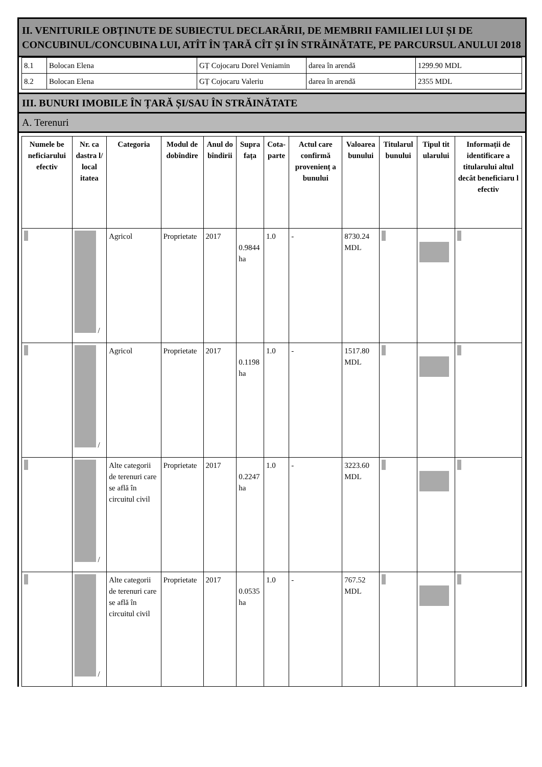II. VENITURILE OBȚINUTE DE SUBIECTUL DECLARĂRII, DE MEMBRII FAMILIEI LUI ȘI DE CONCUBINUL/CONCUBINA LUI, ATÎT ÎN ȚARĂ CÎT ȘI ÎN STRĂINĂTATE, PE PARCURSUL ANULUI 2018
| 8.1 | Bolocan Elena | GȚ Cojocaru Dorel Veniamin | darea în arendă | 1299.90 MDL |
| 8.2 | Bolocan Elena | GȚ Cojocaru Valeriu | darea în arendă | 2355 MDL |
III. BUNURI IMOBILE ÎN ȚARĂ ȘI/SAU ÎN STRĂINĂTATE
A. Terenuri
| Numele be neficiarului efectiv | Nr. ca dastra l/ local itatea | Categoria | Modul de dobîndire | Anul do bîndirii | Supra fața | Cota-parte | Actul care confirmă provenienț a bunului | Valoarea bunului | Titularul bunului | Tipul tit ularului | Informații de identificare a titularului altul decât beneficiaru l efectiv |
| --- | --- | --- | --- | --- | --- | --- | --- | --- | --- | --- | --- |
| | / | Agricol | Proprietate | 2017 | 0.9844 ha | 1.0 | - | 8730.24 MDL | | | |
| | / | Agricol | Proprietate | 2017 | 0.1198 ha | 1.0 | - | 1517.80 MDL | | | |
| | / | Alte categorii de terenuri care se află în circuitul civil | Proprietate | 2017 | 0.2247 ha | 1.0 | - | 3223.60 MDL | | | |
| | / | Alte categorii de terenuri care se află în circuitul civil | Proprietate | 2017 | 0.0535 ha | 1.0 | - | 767.52 MDL | | | |